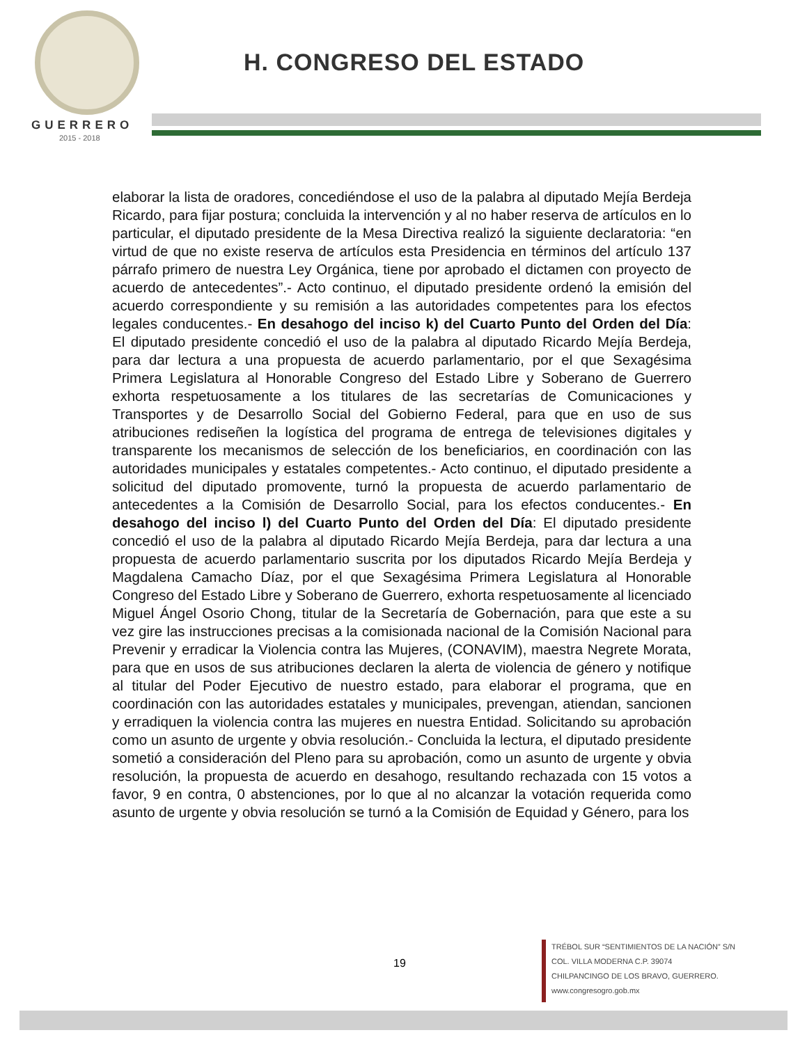GUERRERO
2015 - 2018
H. CONGRESO DEL ESTADO
elaborar la lista de oradores, concediéndose el uso de la palabra al diputado Mejía Berdeja Ricardo, para fijar postura; concluida la intervención y al no haber reserva de artículos en lo particular, el diputado presidente de la Mesa Directiva realizó la siguiente declaratoria: “en virtud de que no existe reserva de artículos esta Presidencia en términos del artículo 137 párrafo primero de nuestra Ley Orgánica, tiene por aprobado el dictamen con proyecto de acuerdo de antecedentes”.- Acto continuo, el diputado presidente ordenó la emisión del acuerdo correspondiente y su remisión a las autoridades competentes para los efectos legales conducentes.- En desahogo del inciso k) del Cuarto Punto del Orden del Día: El diputado presidente concedió el uso de la palabra al diputado Ricardo Mejía Berdeja, para dar lectura a una propuesta de acuerdo parlamentario, por el que Sexagésima Primera Legislatura al Honorable Congreso del Estado Libre y Soberano de Guerrero exhorta respetuosamente a los titulares de las secretarías de Comunicaciones y Transportes y de Desarrollo Social del Gobierno Federal, para que en uso de sus atribuciones rediseñen la logística del programa de entrega de televisiones digitales y transparente los mecanismos de selección de los beneficiarios, en coordinación con las autoridades municipales y estatales competentes.- Acto continuo, el diputado presidente a solicitud del diputado promovente, turnó la propuesta de acuerdo parlamentario de antecedentes a la Comisión de Desarrollo Social, para los efectos conducentes.- En desahogo del inciso l) del Cuarto Punto del Orden del Día: El diputado presidente concedió el uso de la palabra al diputado Ricardo Mejía Berdeja, para dar lectura a una propuesta de acuerdo parlamentario suscrita por los diputados Ricardo Mejía Berdeja y Magdalena Camacho Díaz, por el que Sexagésima Primera Legislatura al Honorable Congreso del Estado Libre y Soberano de Guerrero, exhorta respetuosamente al licenciado Miguel Ángel Osorio Chong, titular de la Secretaría de Gobernación, para que este a su vez gire las instrucciones precisas a la comisionada nacional de la Comisión Nacional para Prevenir y erradicar la Violencia contra las Mujeres, (CONAVIM), maestra Negrete Morata, para que en usos de sus atribuciones declaren la alerta de violencia de género y notifique al titular del Poder Ejecutivo de nuestro estado, para elaborar el programa, que en coordinación con las autoridades estatales y municipales, prevengan, atiendan, sancionen y erradiquen la violencia contra las mujeres en nuestra Entidad. Solicitando su aprobación como un asunto de urgente y obvia resolución.- Concluida la lectura, el diputado presidente sometió a consideración del Pleno para su aprobación, como un asunto de urgente y obvia resolución, la propuesta de acuerdo en desahogo, resultando rechazada con 15 votos a favor, 9 en contra, 0 abstenciones, por lo que al no alcanzar la votación requerida como asunto de urgente y obvia resolución se turnó a la Comisión de Equidad y Género, para los
19
TRÉBOL SUR “SENTIMIENTOS DE LA NACIÓN” S/N
COL. VILLA MODERNA C.P. 39074
CHILPANCINGO DE LOS BRAVO, GUERRERO.
www.congresogro.gob.mx